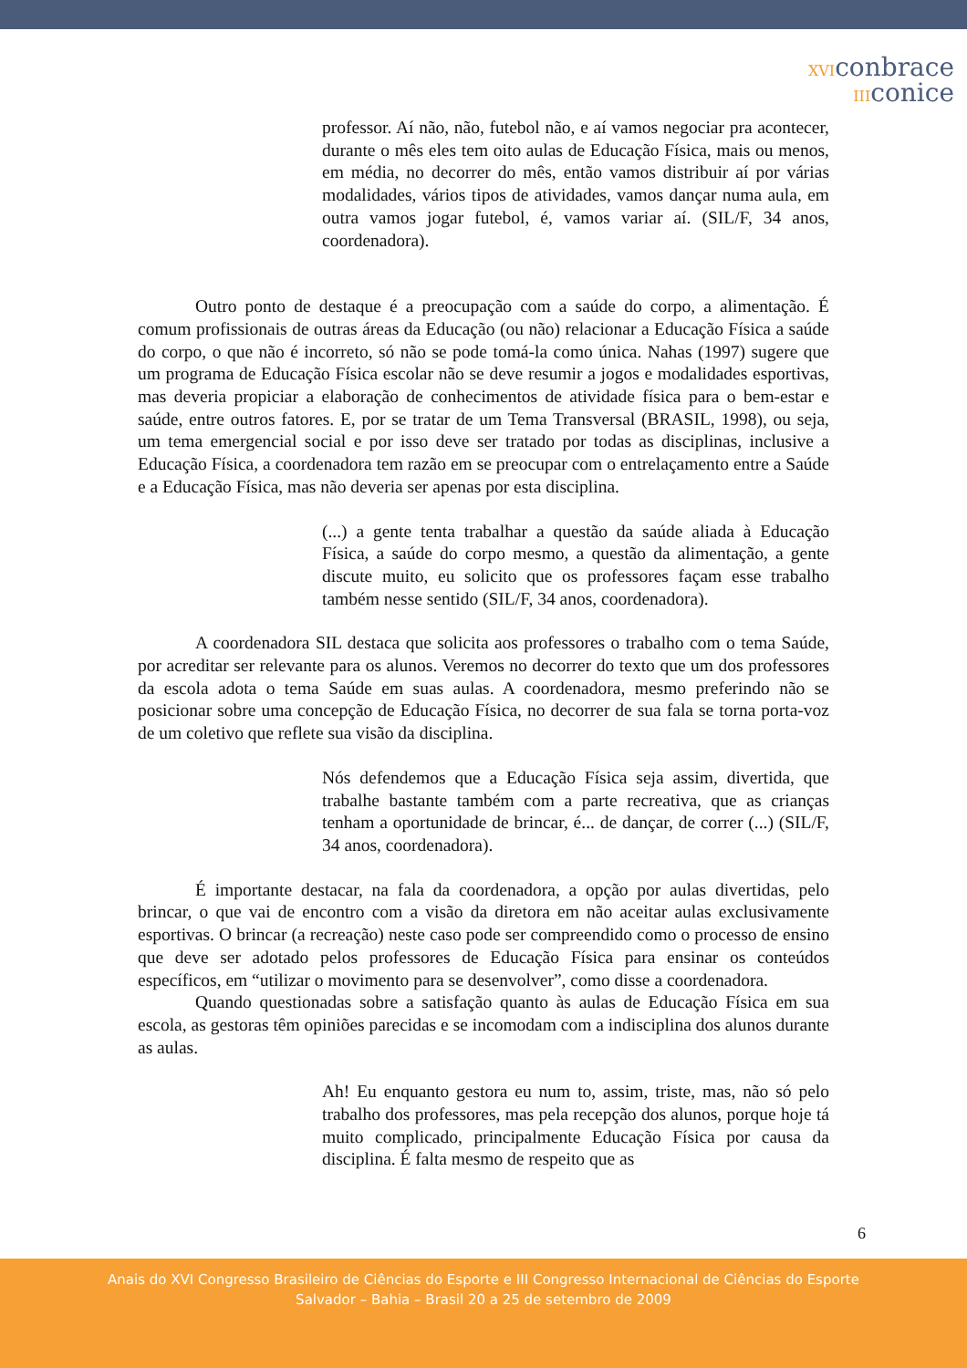XVIconbrace
IIIconice
professor. Aí não, não, futebol não, e aí vamos negociar pra acontecer, durante o mês eles tem oito aulas de Educação Física, mais ou menos, em média, no decorrer do mês, então vamos distribuir aí por várias modalidades, vários tipos de atividades, vamos dançar numa aula, em outra vamos jogar futebol, é, vamos variar aí. (SIL/F, 34 anos, coordenadora).
Outro ponto de destaque é a preocupação com a saúde do corpo, a alimentação. É comum profissionais de outras áreas da Educação (ou não) relacionar a Educação Física a saúde do corpo, o que não é incorreto, só não se pode tomá-la como única. Nahas (1997) sugere que um programa de Educação Física escolar não se deve resumir a jogos e modalidades esportivas, mas deveria propiciar a elaboração de conhecimentos de atividade física para o bem-estar e saúde, entre outros fatores. E, por se tratar de um Tema Transversal (BRASIL, 1998), ou seja, um tema emergencial social e por isso deve ser tratado por todas as disciplinas, inclusive a Educação Física, a coordenadora tem razão em se preocupar com o entrelaçamento entre a Saúde e a Educação Física, mas não deveria ser apenas por esta disciplina.
(...) a gente tenta trabalhar a questão da saúde aliada à Educação Física, a saúde do corpo mesmo, a questão da alimentação, a gente discute muito, eu solicito que os professores façam esse trabalho também nesse sentido (SIL/F, 34 anos, coordenadora).
A coordenadora SIL destaca que solicita aos professores o trabalho com o tema Saúde, por acreditar ser relevante para os alunos. Veremos no decorrer do texto que um dos professores da escola adota o tema Saúde em suas aulas. A coordenadora, mesmo preferindo não se posicionar sobre uma concepção de Educação Física, no decorrer de sua fala se torna porta-voz de um coletivo que reflete sua visão da disciplina.
Nós defendemos que a Educação Física seja assim, divertida, que trabalhe bastante também com a parte recreativa, que as crianças tenham a oportunidade de brincar, é... de dançar, de correr (...) (SIL/F, 34 anos, coordenadora).
É importante destacar, na fala da coordenadora, a opção por aulas divertidas, pelo brincar, o que vai de encontro com a visão da diretora em não aceitar aulas exclusivamente esportivas. O brincar (a recreação) neste caso pode ser compreendido como o processo de ensino que deve ser adotado pelos professores de Educação Física para ensinar os conteúdos específicos, em “utilizar o movimento para se desenvolver”, como disse a coordenadora.
Quando questionadas sobre a satisfação quanto às aulas de Educação Física em sua escola, as gestoras têm opiniões parecidas e se incomodam com a indisciplina dos alunos durante as aulas.
Ah! Eu enquanto gestora eu num to, assim, triste, mas, não só pelo trabalho dos professores, mas pela recepção dos alunos, porque hoje tá muito complicado, principalmente Educação Física por causa da disciplina. É falta mesmo de respeito que as
6
Anais do XVI Congresso Brasileiro de Ciências do Esporte e III Congresso Internacional de Ciências do Esporte
Salvador – Bahia – Brasil 20 a 25 de setembro de 2009